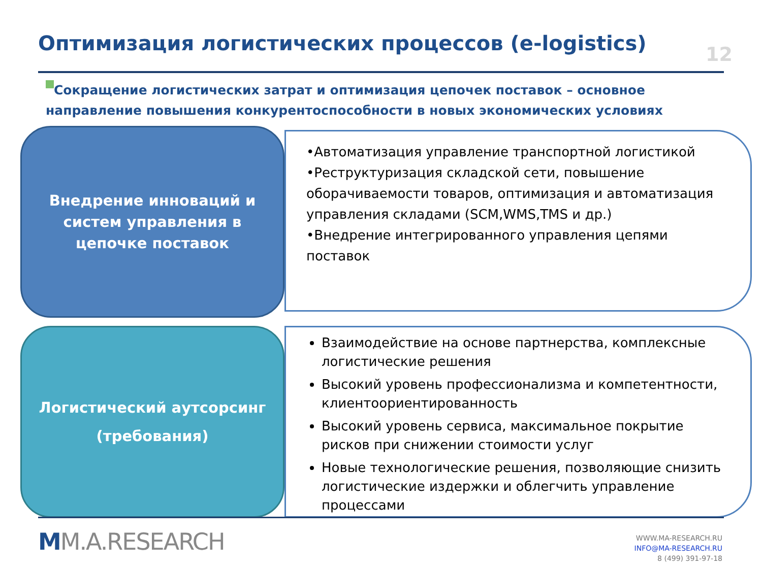Оптимизация логистических процессов (e-logistics)
12
Сокращение логистических затрат и оптимизация цепочек поставок – основное направление повышения конкурентоспособности в новых экономических условиях
Внедрение инноваций и
систем управления в
цепочке поставок
•Автоматизация управление транспортной логистикой
•Реструктуризация складской сети, повышение оборачиваемости товаров, оптимизация и автоматизация управления складами (SCM,WMS,TMS и др.)
•Внедрение интегрированного управления цепями поставок
Логистический аутсорсинг
(требования)
Взаимодействие на основе партнерства, комплексные логистические решения
Высокий уровень профессионализма и компетентности, клиентоориентированность
Высокий уровень сервиса, максимальное покрытие рисков при снижении стоимости услуг
Новые технологические решения, позволяющие снизить логистические издержки и облегчить управление процессами
MM.A.RESEARCH
WWW.MA-RESEARCH.RU
INFO@MA-RESEARCH.RU
8 (499) 391-97-18